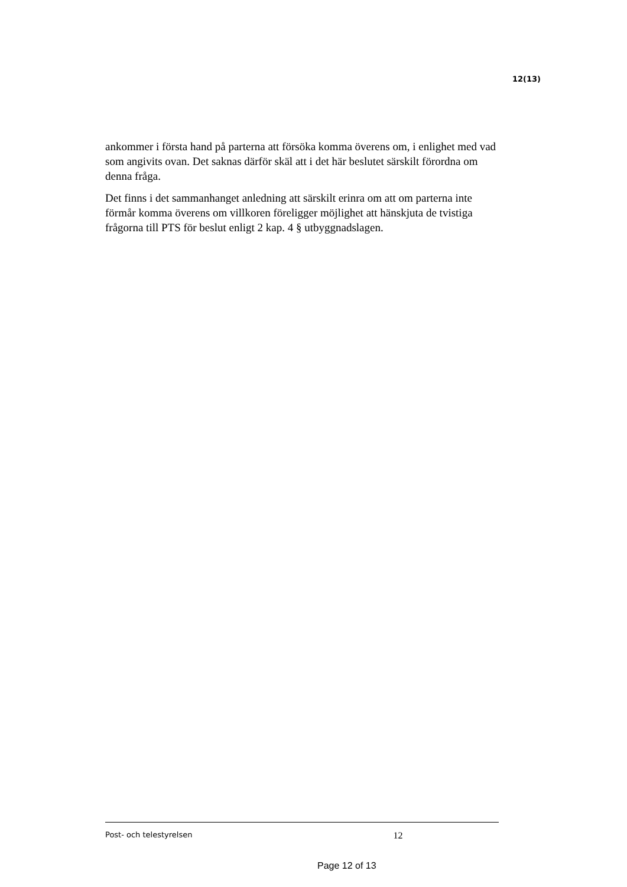12(13)
ankommer i första hand på parterna att försöka komma överens om, i enlighet med vad som angivits ovan. Det saknas därför skäl att i det här beslutet särskilt förordna om denna fråga.
Det finns i det sammanhanget anledning att särskilt erinra om att om parterna inte förmår komma överens om villkoren föreligger möjlighet att hänskjuta de tvistiga frågorna till PTS för beslut enligt 2 kap. 4 § utbyggnadslagen.
Post- och telestyrelsen 12
Page 12 of 13